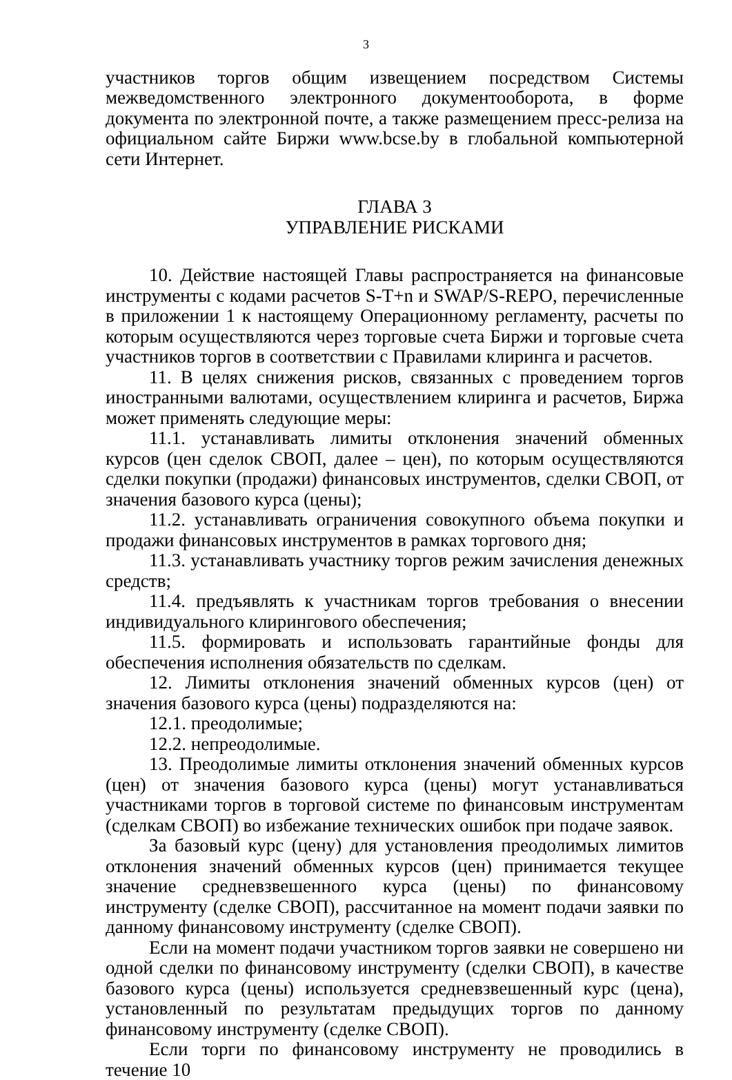3
участников торгов общим извещением посредством Системы межведомственного электронного документооборота, в форме документа по электронной почте, а также размещением пресс-релиза на официальном сайте Биржи www.bcse.by в глобальной компьютерной сети Интернет.
ГЛАВА 3
УПРАВЛЕНИЕ РИСКАМИ
10. Действие настоящей Главы распространяется на финансовые инструменты с кодами расчетов S-T+n и SWAP/S-REPO, перечисленные в приложении 1 к настоящему Операционному регламенту, расчеты по которым осуществляются через торговые счета Биржи и торговые счета участников торгов в соответствии с Правилами клиринга и расчетов.
11. В целях снижения рисков, связанных с проведением торгов иностранными валютами, осуществлением клиринга и расчетов, Биржа может применять следующие меры:
11.1. устанавливать лимиты отклонения значений обменных курсов (цен сделок СВОП, далее – цен), по которым осуществляются сделки покупки (продажи) финансовых инструментов, сделки СВОП, от значения базового курса (цены);
11.2. устанавливать ограничения совокупного объема покупки и продажи финансовых инструментов в рамках торгового дня;
11.3. устанавливать участнику торгов режим зачисления денежных средств;
11.4. предъявлять к участникам торгов требования о внесении индивидуального клирингового обеспечения;
11.5. формировать и использовать гарантийные фонды для обеспечения исполнения обязательств по сделкам.
12. Лимиты отклонения значений обменных курсов (цен) от значения базового курса (цены) подразделяются на:
12.1. преодолимые;
12.2. непреодолимые.
13. Преодолимые лимиты отклонения значений обменных курсов (цен) от значения базового курса (цены) могут устанавливаться участниками торгов в торговой системе по финансовым инструментам (сделкам СВОП) во избежание технических ошибок при подаче заявок.
За базовый курс (цену) для установления преодолимых лимитов отклонения значений обменных курсов (цен) принимается текущее значение средневзвешенного курса (цены) по финансовому инструменту (сделке СВОП), рассчитанное на момент подачи заявки по данному финансовому инструменту (сделке СВОП).
Если на момент подачи участником торгов заявки не совершено ни одной сделки по финансовому инструменту (сделки СВОП), в качестве базового курса (цены) используется средневзвешенный курс (цена), установленный по результатам предыдущих торгов по данному финансовому инструменту (сделке СВОП).
Если торги по финансовому инструменту не проводились в течение 10